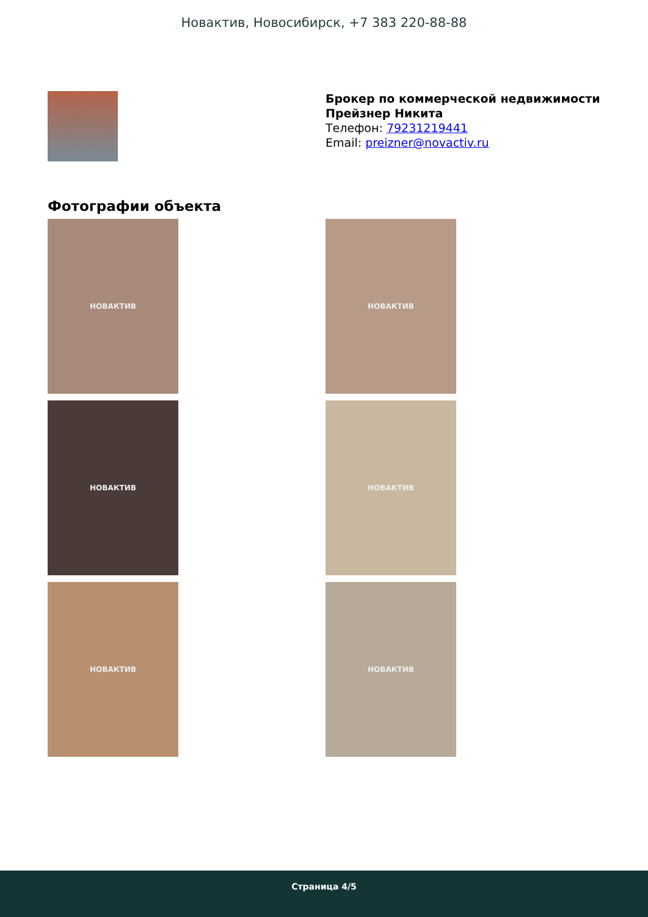Новактив, Новосибирск, +7 383 220-88-88
Брокер по коммерческой недвижимости
Прейзнер Никита
Телефон: 79231219441
Email: preizner@novactiv.ru
Фотографии объекта
НОВАКТИВ
НОВАКТИВ
НОВАКТИВ
НОВАКТИВ
НОВАКТИВ
НОВАКТИВ
Страница 4/5